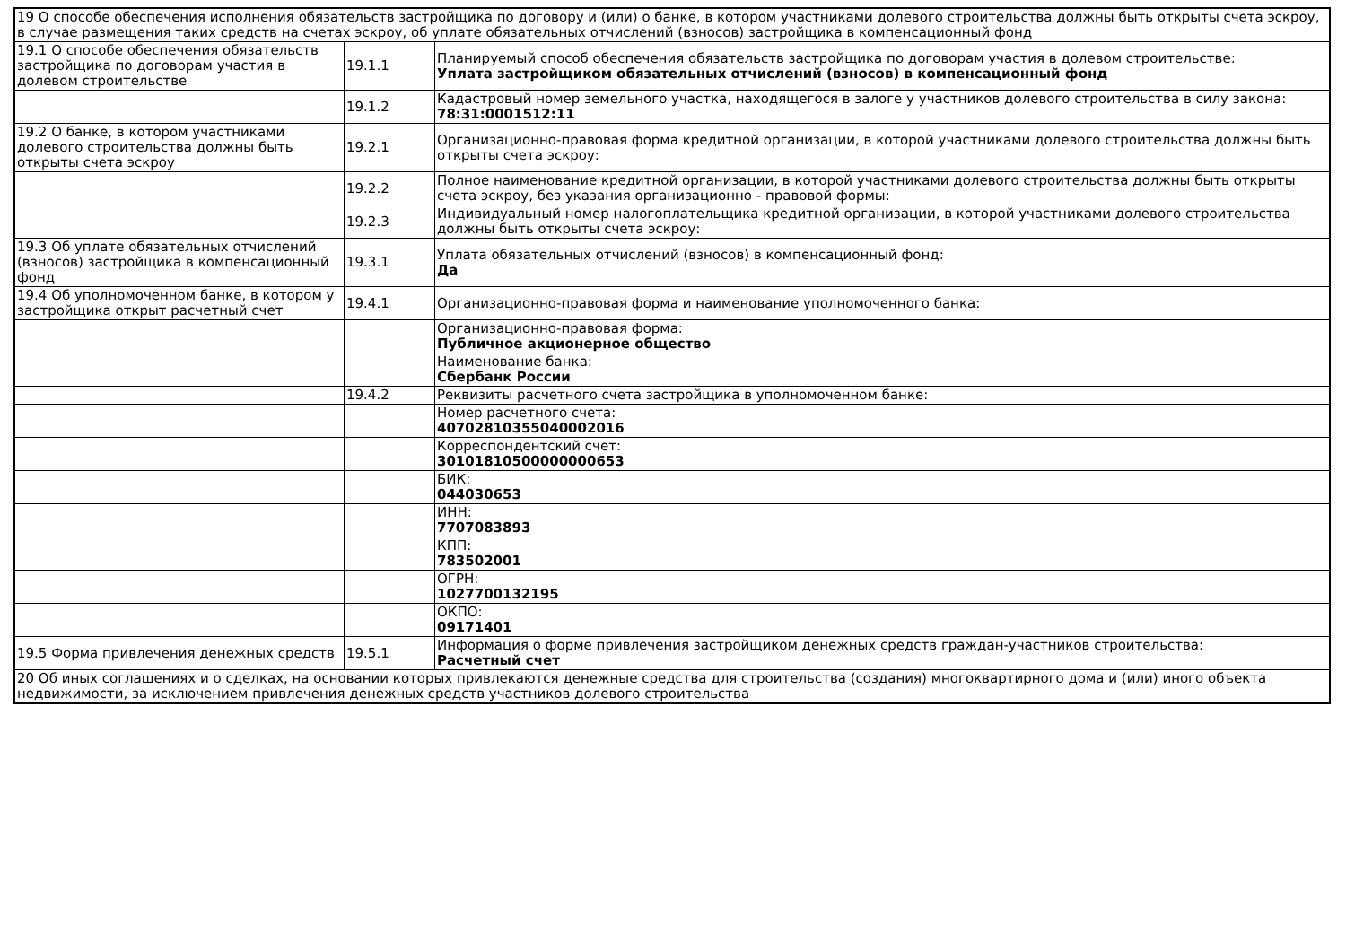| 19 О способе обеспечения исполнения обязательств застройщика по договору и (или) о банке, в котором участниками долевого строительства должны быть открыты счета эскроу, в случае размещения таких средств на счетах эскроу, об уплате обязательных отчислений (взносов) застройщика в компенсационный фонд | | |
| 19.1 О способе обеспечения обязательств застройщика по договорам участия в долевом строительстве | 19.1.1 | Планируемый способ обеспечения обязательств застройщика по договорам участия в долевом строительстве: Уплата застройщиком обязательных отчислений (взносов) в компенсационный фонд |
| | 19.1.2 | Кадастровый номер земельного участка, находящегося в залоге у участников долевого строительства в силу закона: 78:31:0001512:11 |
| 19.2 О банке, в котором участниками долевого строительства должны быть открыты счета эскроу | 19.2.1 | Организационно-правовая форма кредитной организации, в которой участниками долевого строительства должны быть открыты счета эскроу: |
| | 19.2.2 | Полное наименование кредитной организации, в которой участниками долевого строительства должны быть открыты счета эскроу, без указания организационно - правовой формы: |
| | 19.2.3 | Индивидуальный номер налогоплательщика кредитной организации, в которой участниками долевого строительства должны быть открыты счета эскроу: |
| 19.3 Об уплате обязательных отчислений (взносов) застройщика в компенсационный фонд | 19.3.1 | Уплата обязательных отчислений (взносов) в компенсационный фонд: Да |
| 19.4 Об уполномоченном банке, в котором у застройщика открыт расчетный счет | 19.4.1 | Организационно-правовая форма и наименование уполномоченного банка: |
| | | Организационно-правовая форма: Публичное акционерное общество |
| | | Наименование банка: Сбербанк России |
| | 19.4.2 | Реквизиты расчетного счета застройщика в уполномоченном банке: |
| | | Номер расчетного счета: 40702810355040002016 |
| | | Корреспондентский счет: 30101810500000000653 |
| | | БИК: 044030653 |
| | | ИНН: 7707083893 |
| | | КПП: 783502001 |
| | | ОГРН: 1027700132195 |
| | | ОКПО: 09171401 |
| 19.5 Форма привлечения денежных средств | 19.5.1 | Информация о форме привлечения застройщиком денежных средств граждан-участников строительства: Расчетный счет |
| 20 Об иных соглашениях и о сделках, на основании которых привлекаются денежные средства для строительства (создания) многоквартирного дома и (или) иного объекта недвижимости, за исключением привлечения денежных средств участников долевого строительства | | |